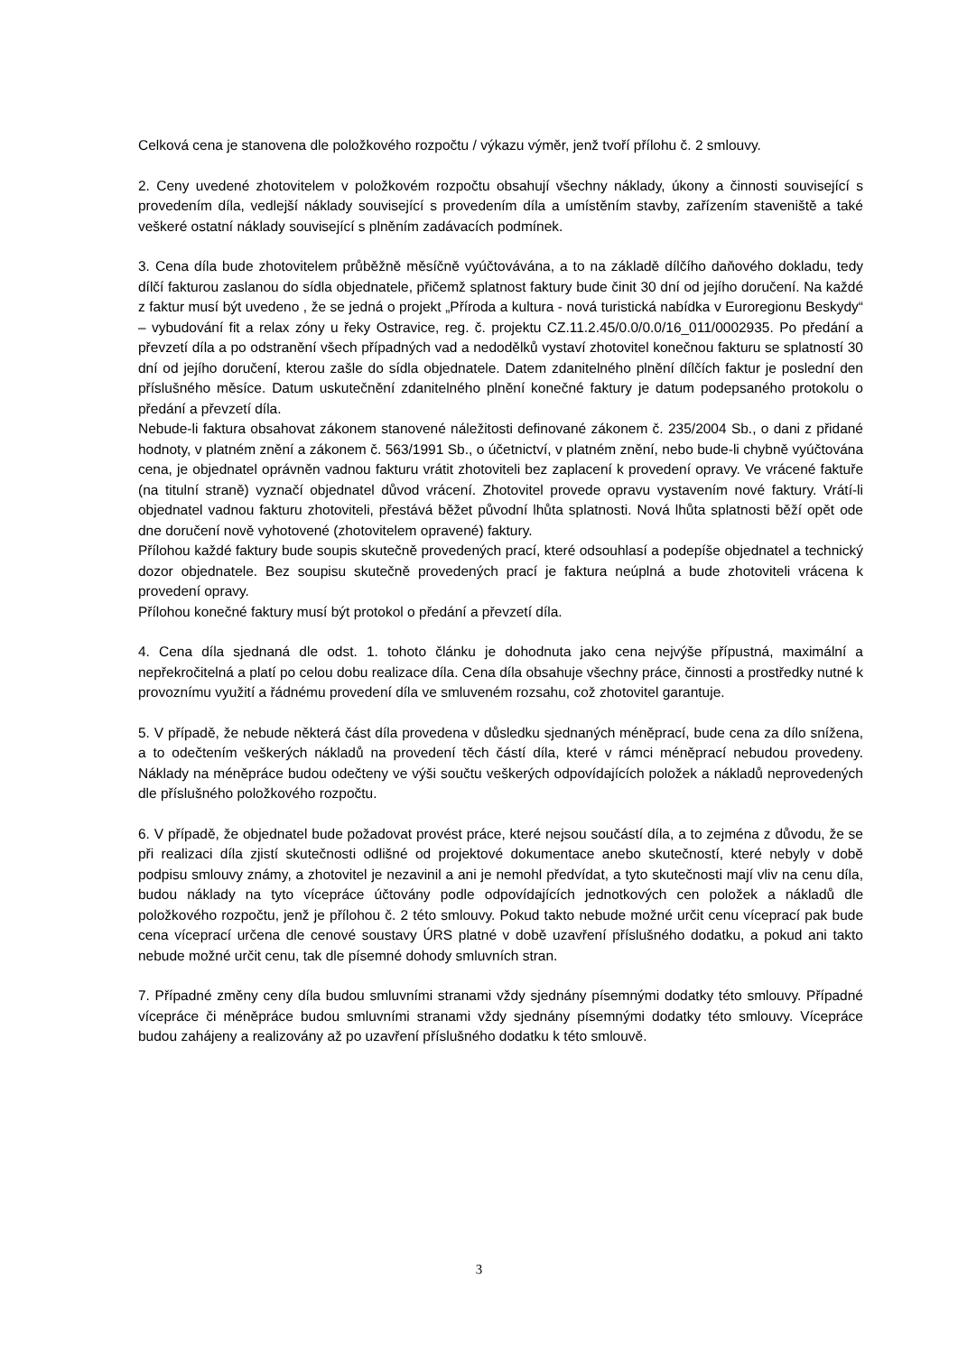Celková cena je stanovena dle položkového rozpočtu / výkazu výměr, jenž tvoří přílohu č. 2 smlouvy.
2. Ceny uvedené zhotovitelem v položkovém rozpočtu obsahují všechny náklady, úkony a činnosti související s provedením díla, vedlejší náklady související s provedením díla a umístěním stavby, zařízením staveniště a také veškeré ostatní náklady související s plněním zadávacích podmínek.
3. Cena díla bude zhotovitelem průběžně měsíčně vyúčtovávána, a to na základě dílčího daňového dokladu, tedy dílčí fakturou zaslanou do sídla objednatele, přičemž splatnost faktury bude činit 30 dní od jejího doručení. Na každé z faktur musí být uvedeno , že se jedná o projekt „Příroda a kultura - nová turistická nabídka v Euroregionu Beskydy“ – vybudování fit a relax zóny u řeky Ostravice, reg. č. projektu CZ.11.2.45/0.0/0.0/16_011/0002935. Po předání a převzetí díla a po odstranění všech případných vad a nedodělků vystaví zhotovitel konečnou fakturu se splatností 30 dní od jejího doručení, kterou zašle do sídla objednatele. Datem zdanitelného plnění dílčích faktur je poslední den příslušného měsíce. Datum uskutečnění zdanitelného plnění konečné faktury je datum podepsaného protokolu o předání a převzetí díla.
Nebude-li faktura obsahovat zákonem stanovené náležitosti definované zákonem č. 235/2004 Sb., o dani z přidané hodnoty, v platném znění a zákonem č. 563/1991 Sb., o účetnictví, v platném znění, nebo bude-li chybně vyúčtována cena, je objednatel oprávněn vadnou fakturu vrátit zhotoviteli bez zaplacení k provedení opravy. Ve vrácené faktuře (na titulní straně) vyznačí objednatel důvod vrácení. Zhotovitel provede opravu vystavením nové faktury. Vrátí-li objednatel vadnou fakturu zhotoviteli, přestává běžet původní lhůta splatnosti. Nová lhůta splatnosti běží opět ode dne doručení nově vyhotovené (zhotovitelem opravené) faktury.
Přílohou každé faktury bude soupis skutečně provedených prací, které odsouhlasí a podepíše objednatel a technický dozor objednatele. Bez soupisu skutečně provedených prací je faktura neúplná a bude zhotoviteli vrácena k provedení opravy.
Přílohou konečné faktury musí být protokol o předání a převzetí díla.
4. Cena díla sjednaná dle odst. 1. tohoto článku je dohodnuta jako cena nejvýše přípustná, maximální a nepřekročitelná a platí po celou dobu realizace díla. Cena díla obsahuje všechny práce, činnosti a prostředky nutné k provoznímu využití a řádnému provedení díla ve smluveném rozsahu, což zhotovitel garantuje.
5. V případě, že nebude některá část díla provedena v důsledku sjednaných méněprací, bude cena za dílo snížena, a to odečtením veškerých nákladů na provedení těch částí díla, které v rámci méněprací nebudou provedeny. Náklady na méněpráce budou odečteny ve výši součtu veškerých odpovídajících položek a nákladů neprovedených dle příslušného položkového rozpočtu.
6. V případě, že objednatel bude požadovat provést práce, které nejsou součástí díla, a to zejména z důvodu, že se při realizaci díla zjistí skutečnosti odlišné od projektové dokumentace anebo skutečností, které nebyly v době podpisu smlouvy známy, a zhotovitel je nezavinil a ani je nemohl předvídat, a tyto skutečnosti mají vliv na cenu díla, budou náklady na tyto vícepráce účtovány podle odpovídajících jednotkových cen položek a nákladů dle položkového rozpočtu, jenž je přílohou č. 2 této smlouvy. Pokud takto nebude možné určit cenu víceprací pak bude cena víceprací určena dle cenové soustavy ÚRS platné v době uzavření příslušného dodatku, a pokud ani takto nebude možné určit cenu, tak dle písemné dohody smluvních stran.
7. Případné změny ceny díla budou smluvními stranami vždy sjednány písemnými dodatky této smlouvy. Případné vícepráce či méněpráce budou smluvními stranami vždy sjednány písemnými dodatky této smlouvy. Vícepráce budou zahájeny a realizovány až po uzavření příslušného dodatku k této smlouvě.
3